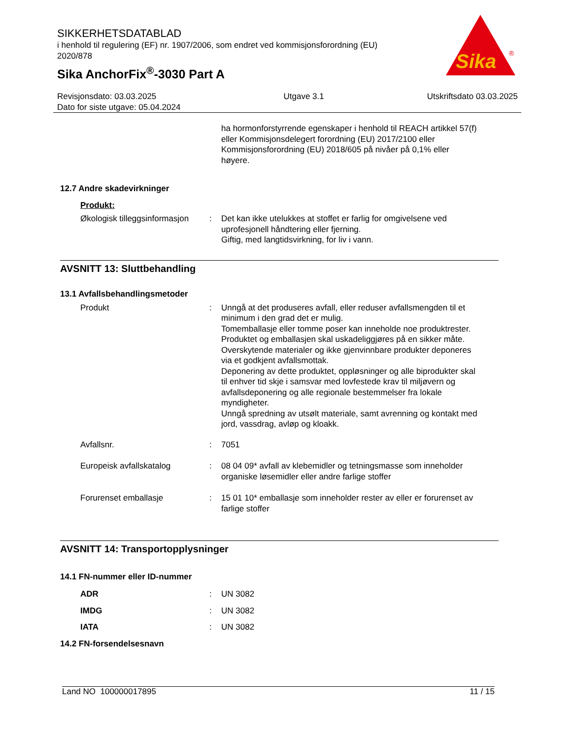SIKKERHETSDATABLAD
i henhold til regulering (EF) nr. 1907/2006, som endret ved kommisjonsforordning (EU) 2020/878
Sika AnchorFix<sup>®</sup>-3030 Part A
Sika
®
Revisjonsdato: 03.03.2025
Dato for siste utgave: 05.04.2024
Utgave 3.1 Utskriftsdato 03.03.2025
ha hormonforstyrrende egenskaper i henhold til REACH artikkel 57(f) eller Kommisjonsdelegert forordning (EU) 2017/2100 eller Kommisjonsforordning (EU) 2018/605 på nivåer på 0,1% eller høyere.
12.7 Andre skadevirkninger
Produkt:
Økologisk tilleggsinformasjon
: Det kan ikke utelukkes at stoffet er farlig for omgivelsene ved uprofesjonell håndtering eller fjerning.
Giftig, med langtidsvirkning, for liv i vann.
AVSNITT 13: Sluttbehandling
13.1 Avfallsbehandlingsmetoder
Produkt : Unngå at det produseres avfall, eller reduser avfallsmengden til et minimum i den grad det er mulig.
Tomemballasje eller tomme poser kan inneholde noe produktrester.
Produktet og emballasjen skal uskadeliggjøres på en sikker måte.
Overskytende materialer og ikke gjenvinnbare produkter deponeres via et godkjent avfallsmottak.
Deponering av dette produktet, oppløsninger og alle biprodukter skal til enhver tid skje i samsvar med lovfestede krav til miljøvern og avfallsdeponering og alle regionale bestemmelser fra lokale myndigheter.
Unngå spredning av utsølt materiale, samt avrenning og kontakt med jord, vassdrag, avløp og kloakk.
Avfallsnr. : 7051
Europeisk avfallskatalog : 08 04 09* avfall av klebemidler og tetningsmasse som inneholder organiske løsemidler eller andre farlige stoffer
Forurenset emballasje : 15 01 10* emballasje som inneholder rester av eller er forurenset av farlige stoffer
AVSNITT 14: Transportopplysninger
14.1 FN-nummer eller ID-nummer
ADR : UN 3082
IMDG : UN 3082
IATA : UN 3082
14.2 FN-forsendelsesnavn
Land NO 100000017895 11 / 15